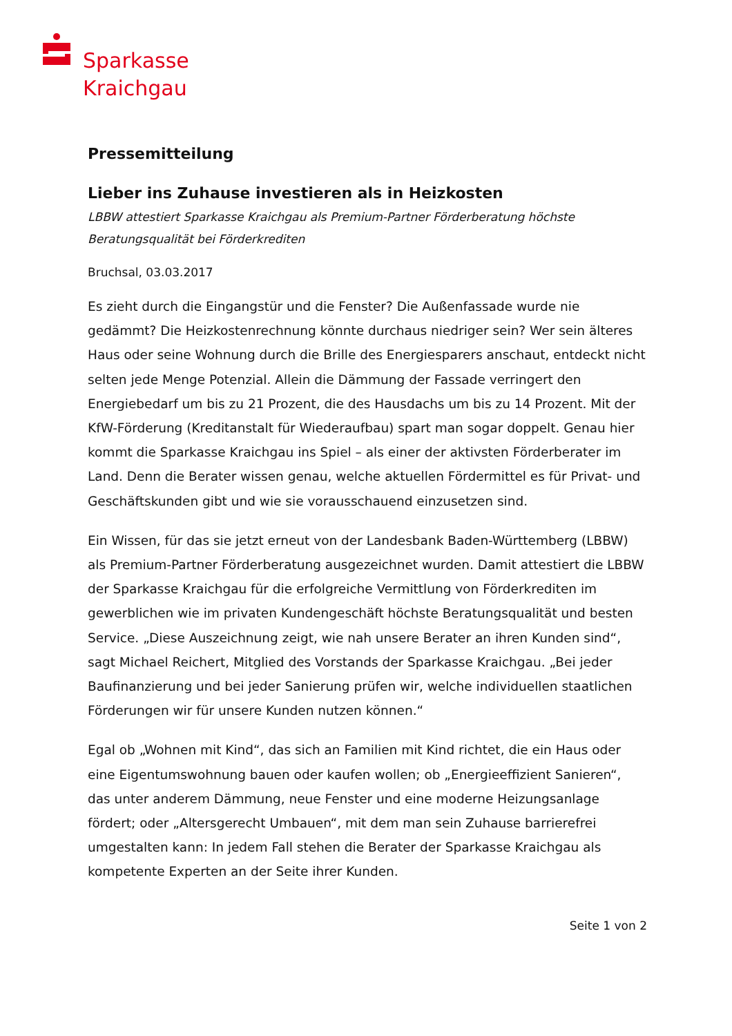Sparkasse
Kraichgau
Pressemitteilung
Lieber ins Zuhause investieren als in Heizkosten
LBBW attestiert Sparkasse Kraichgau als Premium-Partner Förderberatung höchste Beratungsqualität bei Förderkrediten
Bruchsal, 03.03.2017
Es zieht durch die Eingangstür und die Fenster? Die Außenfassade wurde nie gedämmt? Die Heizkostenrechnung könnte durchaus niedriger sein? Wer sein älteres Haus oder seine Wohnung durch die Brille des Energiesparers anschaut, entdeckt nicht selten jede Menge Potenzial. Allein die Dämmung der Fassade verringert den Energiebedarf um bis zu 21 Prozent, die des Hausdachs um bis zu 14 Prozent. Mit der KfW-Förderung (Kreditanstalt für Wiederaufbau) spart man sogar doppelt. Genau hier kommt die Sparkasse Kraichgau ins Spiel – als einer der aktivsten Förderberater im Land. Denn die Berater wissen genau, welche aktuellen Fördermittel es für Privat- und Geschäftskunden gibt und wie sie vorausschauend einzusetzen sind.
Ein Wissen, für das sie jetzt erneut von der Landesbank Baden-Württemberg (LBBW) als Premium-Partner Förderberatung ausgezeichnet wurden. Damit attestiert die LBBW der Sparkasse Kraichgau für die erfolgreiche Vermittlung von Förderkrediten im gewerblichen wie im privaten Kundengeschäft höchste Beratungsqualität und besten Service. „Diese Auszeichnung zeigt, wie nah unsere Berater an ihren Kunden sind“, sagt Michael Reichert, Mitglied des Vorstands der Sparkasse Kraichgau. „Bei jeder Baufinanzierung und bei jeder Sanierung prüfen wir, welche individuellen staatlichen Förderungen wir für unsere Kunden nutzen können.“
Egal ob „Wohnen mit Kind“, das sich an Familien mit Kind richtet, die ein Haus oder eine Eigentumswohnung bauen oder kaufen wollen; ob „Energieeffizient Sanieren“, das unter anderem Dämmung, neue Fenster und eine moderne Heizungsanlage fördert; oder „Altersgerecht Umbauen“, mit dem man sein Zuhause barrierefrei umgestalten kann: In jedem Fall stehen die Berater der Sparkasse Kraichgau als kompetente Experten an der Seite ihrer Kunden.
Seite 1 von 2